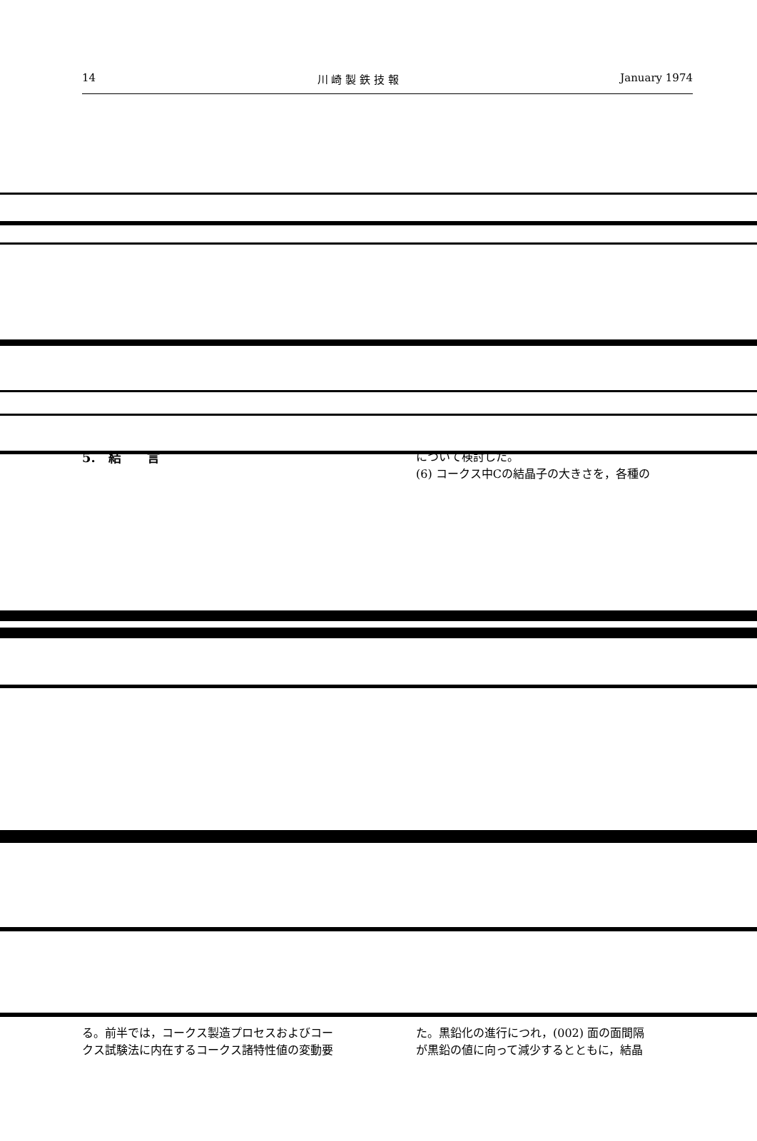14 川 崎 製 鉄 技 報 January 1974
5.　結　　言 について検討した。
(6) コークス中Cの結晶子の大きさを，各種の
る。前半では，コークス製造プロセスおよびコー
クス試験法に内在するコークス諸特性値の変動要
た。黒鉛化の進行につれ，(002) 面の面間隔
が黒鉛の値に向って減少するとともに，結晶